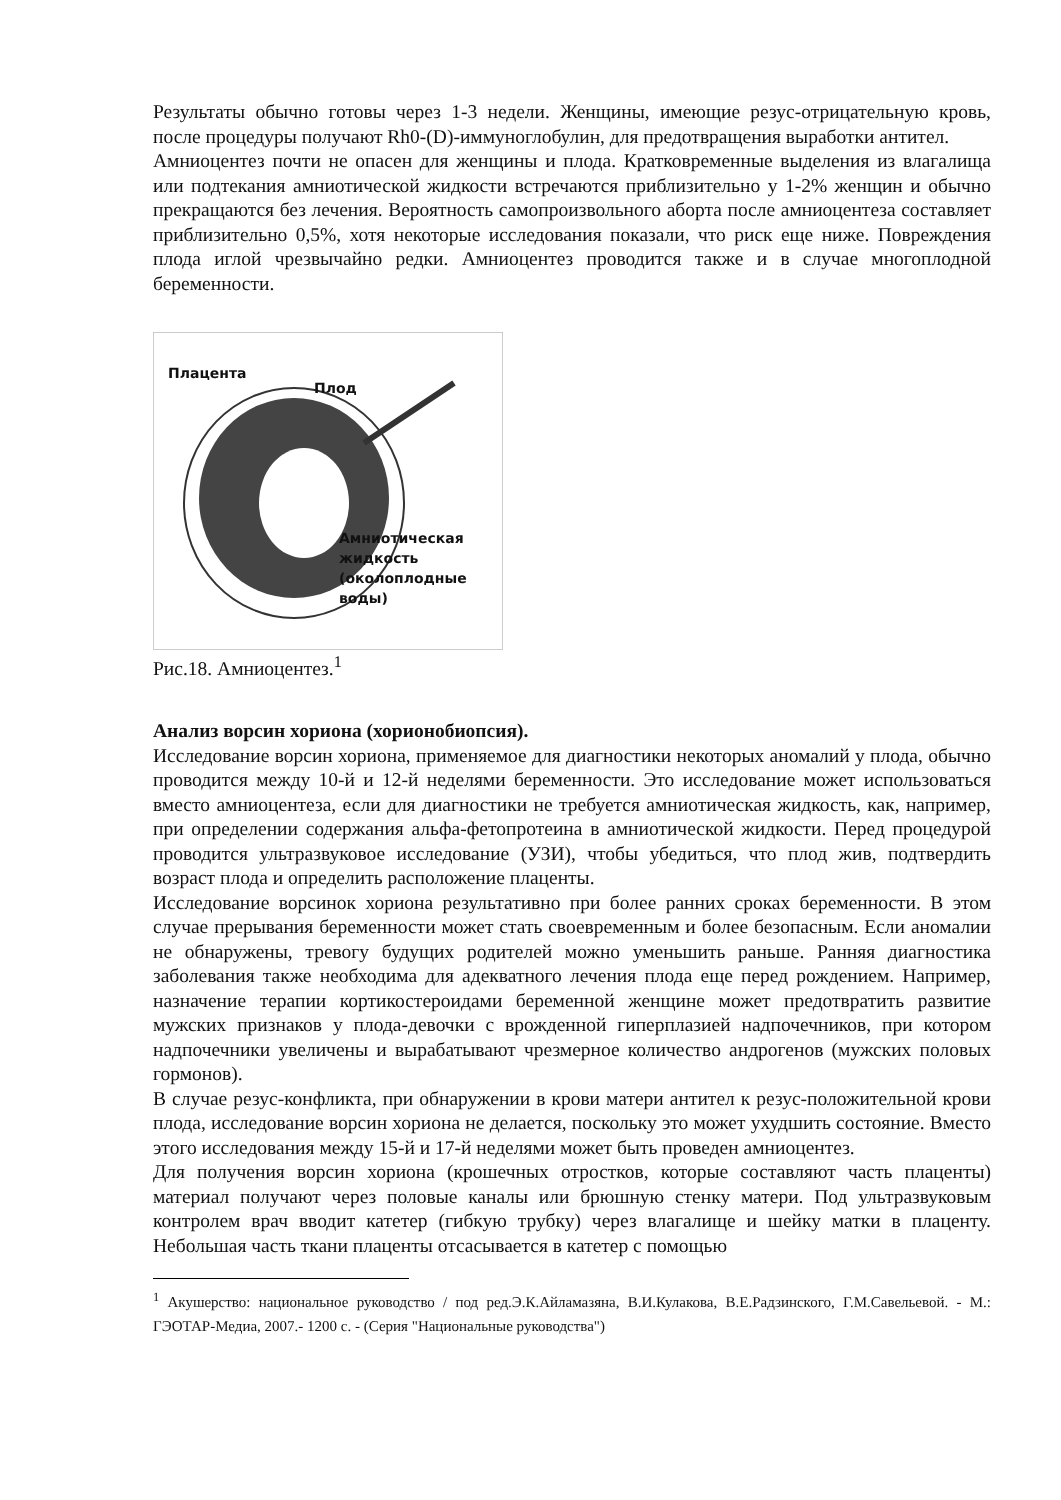Результаты обычно готовы через 1-3 недели. Женщины, имеющие резус-отрицательную кровь, после процедуры получают Rh0-(D)-иммуноглобулин, для предотвращения выработки антител.
Амниоцентез почти не опасен для женщины и плода. Кратковременные выделения из влагалища или подтекания амниотической жидкости встречаются приблизительно у 1-2% женщин и обычно прекращаются без лечения. Вероятность самопроизвольного аборта после амниоцентеза составляет приблизительно 0,5%, хотя некоторые исследования показали, что риск еще ниже. Повреждения плода иглой чрезвычайно редки. Амниоцентез проводится также и в случае многоплодной беременности.
Плацента
Плод
Амниотическая
жидкость
(околоплодные
воды)
Рис.18. Амниоцентез.<sup>1</sup>
Анализ ворсин хориона (хорионобиопсия).
Исследование ворсин хориона, применяемое для диагностики некоторых аномалий у плода, обычно проводится между 10-й и 12-й неделями беременности. Это исследование может использоваться вместо амниоцентеза, если для диагностики не требуется амниотическая жидкость, как, например, при определении содержания альфа-фетопротеина в амниотической жидкости. Перед процедурой проводится ультразвуковое исследование (УЗИ), чтобы убедиться, что плод жив, подтвердить возраст плода и определить расположение плаценты.
Исследование ворсинок хориона результативно при более ранних сроках беременности. В этом случае прерывания беременности может стать своевременным и более безопасным. Если аномалии не обнаружены, тревогу будущих родителей можно уменьшить раньше. Ранняя диагностика заболевания также необходима для адекватного лечения плода еще перед рождением. Например, назначение терапии кортикостероидами беременной женщине может предотвратить развитие мужских признаков у плода-девочки с врожденной гиперплазией надпочечников, при котором надпочечники увеличены и вырабатывают чрезмерное количество андрогенов (мужских половых гормонов).
В случае резус-конфликта, при обнаружении в крови матери антител к резус-положительной крови плода, исследование ворсин хориона не делается, поскольку это может ухудшить состояние. Вместо этого исследования между 15-й и 17-й неделями может быть проведен амниоцентез.
Для получения ворсин хориона (крошечных отростков, которые составляют часть плаценты) материал получают через половые каналы или брюшную стенку матери. Под ультразвуковым контролем врач вводит катетер (гибкую трубку) через влагалище и шейку матки в плаценту. Небольшая часть ткани плаценты отсасывается в катетер с помощью
<sup>1</sup> Акушерство: национальное руководство / под ред.Э.К.Айламазяна, В.И.Кулакова, В.Е.Радзинского, Г.М.Савельевой. - М.: ГЭОТАР-Медиа, 2007.- 1200 с. - (Серия "Национальные руководства")